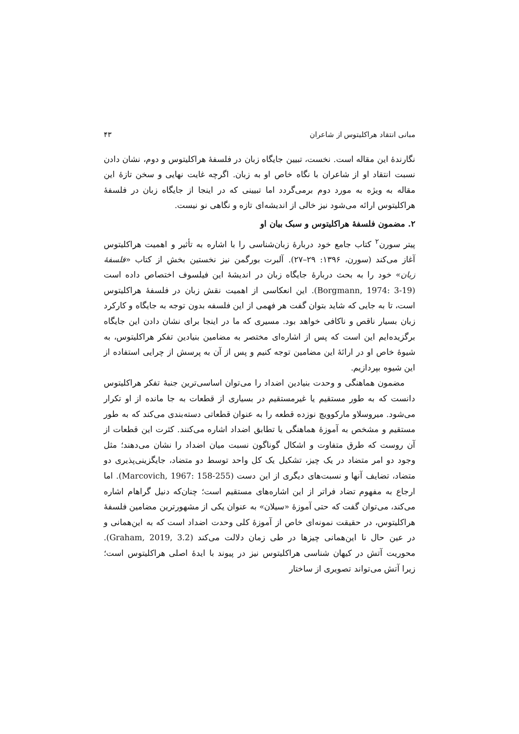مبانی انتقاد هراکلیتوس از شاعران ۴۳
نگارندهٔ این مقاله است. نخست، تبیین جایگاه زبان در فلسفهٔ هراکلیتوس و دوم، نشان دادن نسبت انتقاد او از شاعران با نگاه خاص او به زبان. اگرچه غایت نهایی و سخن تازهٔ این مقاله به ویژه به مورد دوم برمی‌گردد اما تبیینی که در اینجا از جایگاه زبان در فلسفهٔ هراکلیتوس ارائه می‌شود نیز خالی از اندیشه‌ای تازه و نگاهی نو نیست.
۲. مضمون فلسفهٔ هراکلیتوس و سبک بیان او
پیتر سورن<sup>۲</sup> کتاب جامع خود دربارهٔ زبان‌شناسی را با اشاره به تأثیر و اهمیت هراکلیتوس آغاز می‌کند (سورن، ۱۳۹۶: ۲۹–۲۷). آلبرت بورگمن نیز نخستین بخش از کتاب «فلسفهٔ زبان» خود را به بحث دربارهٔ جایگاه زبان در اندیشهٔ این فیلسوف اختصاص داده است (Borgmann, 1974: 3-19). این انعکاسی از اهمیت نقش زبان در فلسفهٔ هراکلیتوس است، تا به جایی که شاید بتوان گفت هر فهمی از این فلسفه بدون توجه به جایگاه و کارکرد زبان بسیار ناقص و ناکافی خواهد بود. مسیری که ما در اینجا برای نشان دادن این جایگاه برگزیده‌ایم این است که پس از اشاره‌ای مختصر به مضامین بنیادین تفکر هراکلیتوس، به شیوهٔ خاص او در ارائهٔ این مضامین توجه کنیم و پس از آن به پرسش از چرایی استفاده از این شیوه بپردازیم.
مضمون هماهنگی و وحدت بنیادین اضداد را می‌توان اساسی‌ترین جنبهٔ تفکر هراکلیتوس دانست که به طور مستقیم یا غیرمستقیم در بسیاری از قطعات به جا مانده از او تکرار می‌شود. میروسلاو مارکوویچ نوزده قطعه را به عنوان قطعاتی دسته‌بندی می‌کند که به طور مستقیم و مشخص به آموزهٔ هماهنگی یا تطابق اضداد اشاره می‌کنند. کثرت این قطعات از آن روست که طرق متفاوت و اشکال گوناگون نسبت میان اضداد را نشان می‌دهند؛ مثل وجود دو امر متضاد در یک چیز، تشکیل یک کل واحد توسط دو متضاد، جایگزینی‌پذیری دو متضاد، تضایف آنها و نسبت‌های دیگری از این دست (Marcovich, 1967: 158-255). اما ارجاع به مفهوم تضاد فراتر از این اشاره‌های مستقیم است؛ چنان‌که دنیل گراهام اشاره می‌کند، می‌توان گفت که حتی آموزهٔ «سیلان» به عنوان یکی از مشهورترین مضامین فلسفهٔ هراکلیتوس، در حقیقت نمونه‌ای خاص از آموزهٔ کلی وحدت اضداد است که به این‌همانی و در عین حال نا این‌همانی چیزها در طی زمان دلالت می‌کند (Graham, 2019, 3.2). محوریت آتش در کیهان شناسی هراکلیتوس نیز در پیوند با ایدهٔ اصلی هراکلیتوس است؛ زیرا آتش می‌تواند تصویری از ساختار